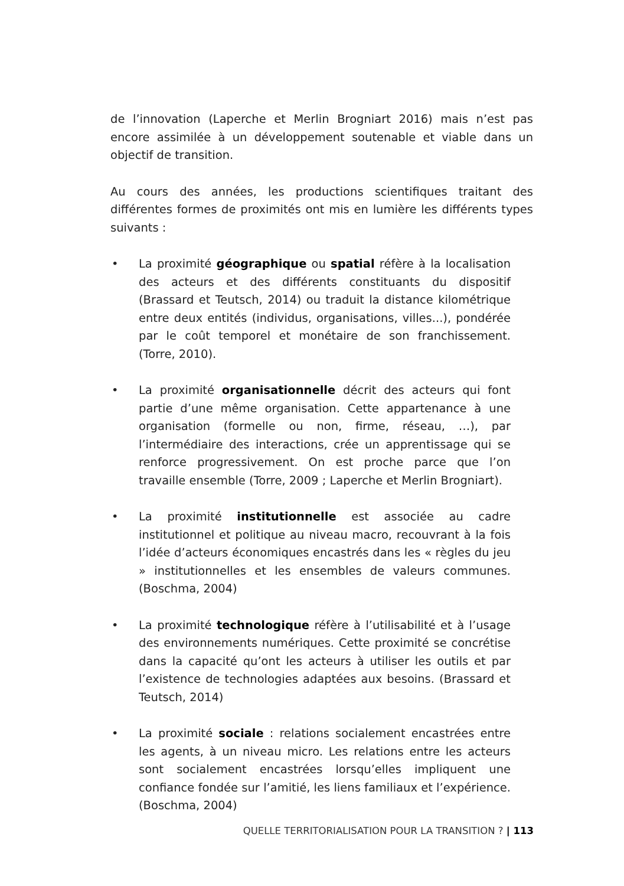de l’innovation (Laperche et Merlin Brogniart 2016) mais n’est pas encore assimilée à un développement soutenable et viable dans un objectif de transition.
Au cours des années, les productions scientifiques traitant des différentes formes de proximités ont mis en lumière les différents types suivants :
• La proximité géographique ou spatial réfère à la localisation des acteurs et des différents constituants du dispositif (Brassard et Teutsch, 2014) ou traduit la distance kilométrique entre deux entités (individus, organisations, villes...), pondérée par le coût temporel et monétaire de son franchissement. (Torre, 2010).
• La proximité organisationnelle décrit des acteurs qui font partie d’une même organisation. Cette appartenance à une organisation (formelle ou non, firme, réseau, …), par l’intermédiaire des interactions, crée un apprentissage qui se renforce progressivement. On est proche parce que l’on travaille ensemble (Torre, 2009 ; Laperche et Merlin Brogniart).
• La proximité institutionnelle est associée au cadre institutionnel et politique au niveau macro, recouvrant à la fois l’idée d’acteurs économiques encastrés dans les « règles du jeu » institutionnelles et les ensembles de valeurs communes. (Boschma, 2004)
• La proximité technologique réfère à l’utilisabilité et à l’usage des environnements numériques. Cette proximité se concrétise dans la capacité qu’ont les acteurs à utiliser les outils et par l’existence de technologies adaptées aux besoins. (Brassard et Teutsch, 2014)
• La proximité sociale : relations socialement encastrées entre les agents, à un niveau micro. Les relations entre les acteurs sont socialement encastrées lorsqu’elles impliquent une confiance fondée sur l’amitié, les liens familiaux et l’expérience. (Boschma, 2004)
QUELLE TERRITORIALISATION POUR LA TRANSITION ? | 113